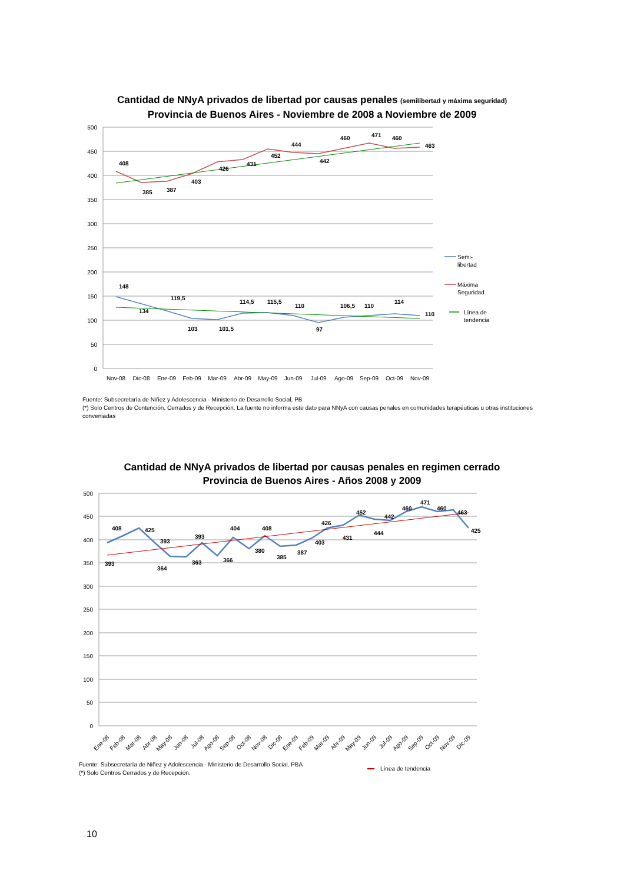Cantidad de NNyA privados de libertad por causas penales (semilibertad y máxima seguridad)
Provincia de Buenos Aires - Noviembre de 2008 a Noviembre de 2009
500
450
400
350
300
250
200
150
100
50
0
408
385
387
403
426
431
452
444
442
460
471
460
463
148
134
119,5
103
101,5
114,5
115,5
110
97
106,5
110
114
110
Nov-08
Dic-08
Ene-09
Feb-09
Mar-09
Abr-09
May-09
Jun-09
Jul-09
Ago-09
Sep-09
Oct-09
Nov-09
Semi-
libertad
Máxima
Seguridad
Línea de
tendencia
Fuente: Subsecretaría de Niñez y Adolescencia - Ministerio de Desarrollo Social, PB
(*) Solo Centros de Contención, Cerrados y de Recepción. La fuente no informa este dato para NNyA con causas penales en comunidades terapéuticas u otras instituciones conveniadas
Cantidad de NNyA privados de libertad por causas penales en regimen cerrado
Provincia de Buenos Aires - Años 2008 y 2009
500
450
400
350
300
250
200
150
100
50
0
408
425
393
393
364
363
393
366
404
380
408
385
387
403
426
431
452
444
442
460
471
460
463
425
Ene-08
Feb-08
Mar-08
Abr-08
May-08
Jun-08
Jul-08
Ago-08
Sep-08
Oct-08
Nov-08
Dic-08
Ene-09
Feb-09
Mar-09
Abr-09
May-09
Jun-09
Jul-09
Ago-09
Sep-09
Oct-09
Nov-09
Dic-09
Fuente: Subsecretaría de Niñez y Adolescencia - Ministerio de Desarrollo Social, PBA
(*) Solo Centros Cerrados y de Recepción.
Línea de tendencia
10